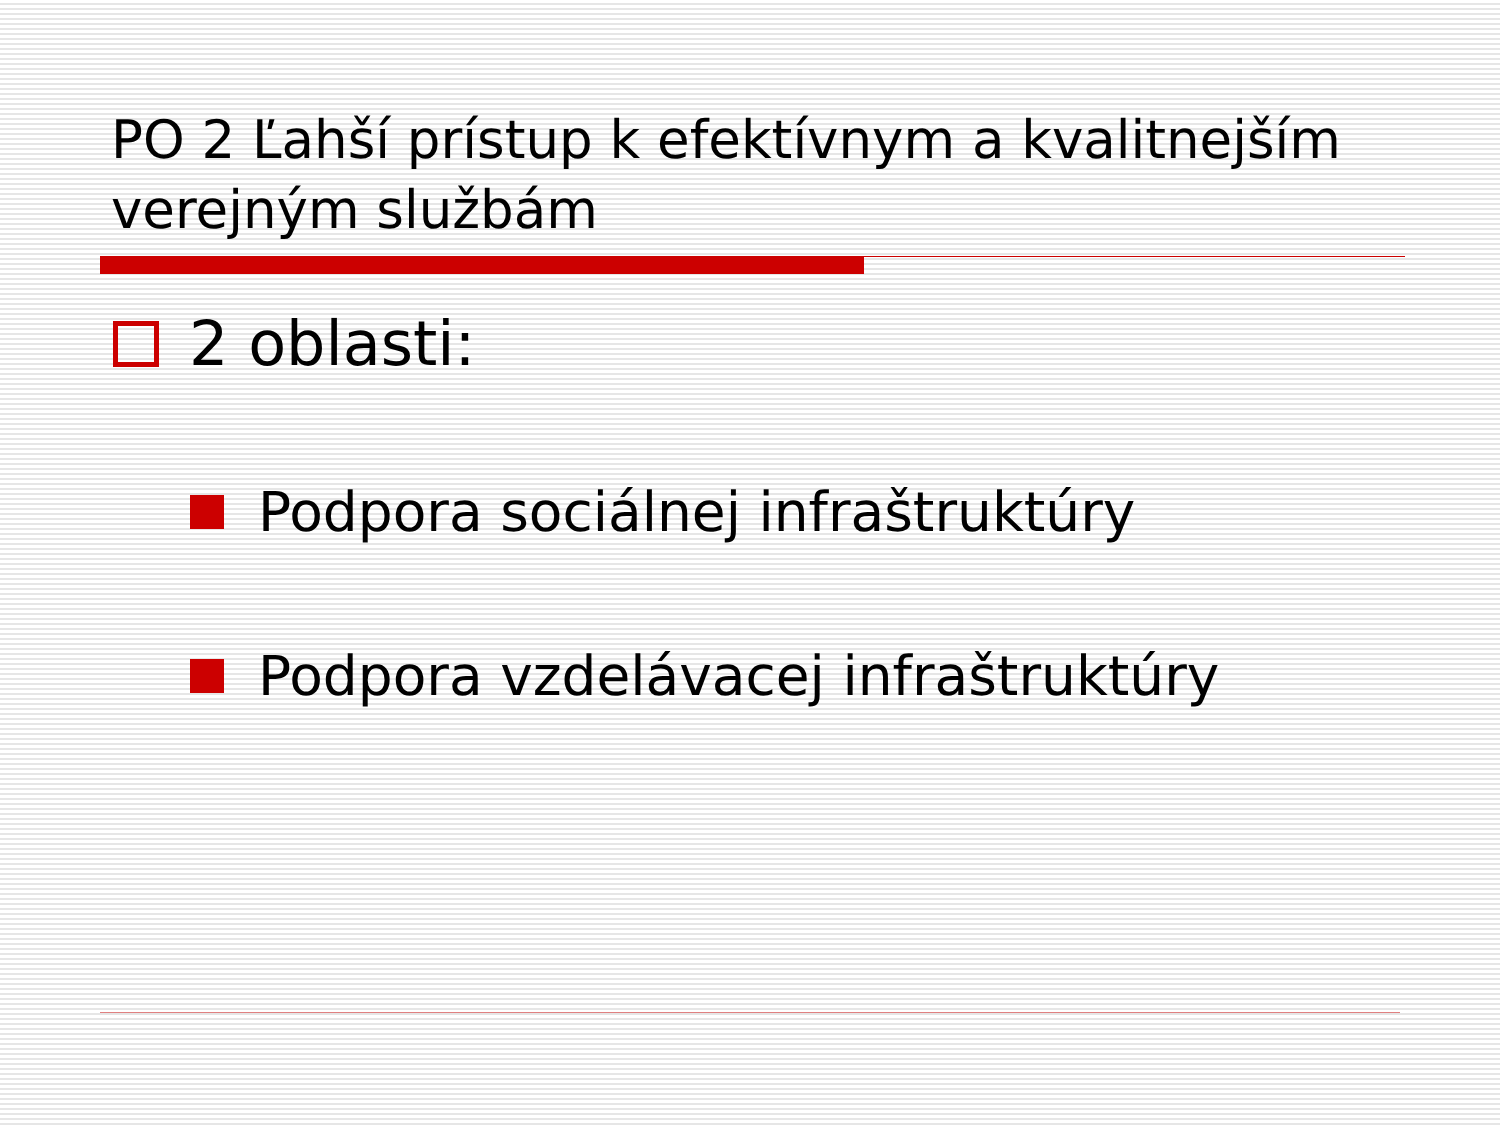PO 2 Ľahší prístup k efektívnym a kvalitnejším verejným službám
2 oblasti:
Podpora sociálnej infraštruktúry
Podpora vzdelávacej infraštruktúry